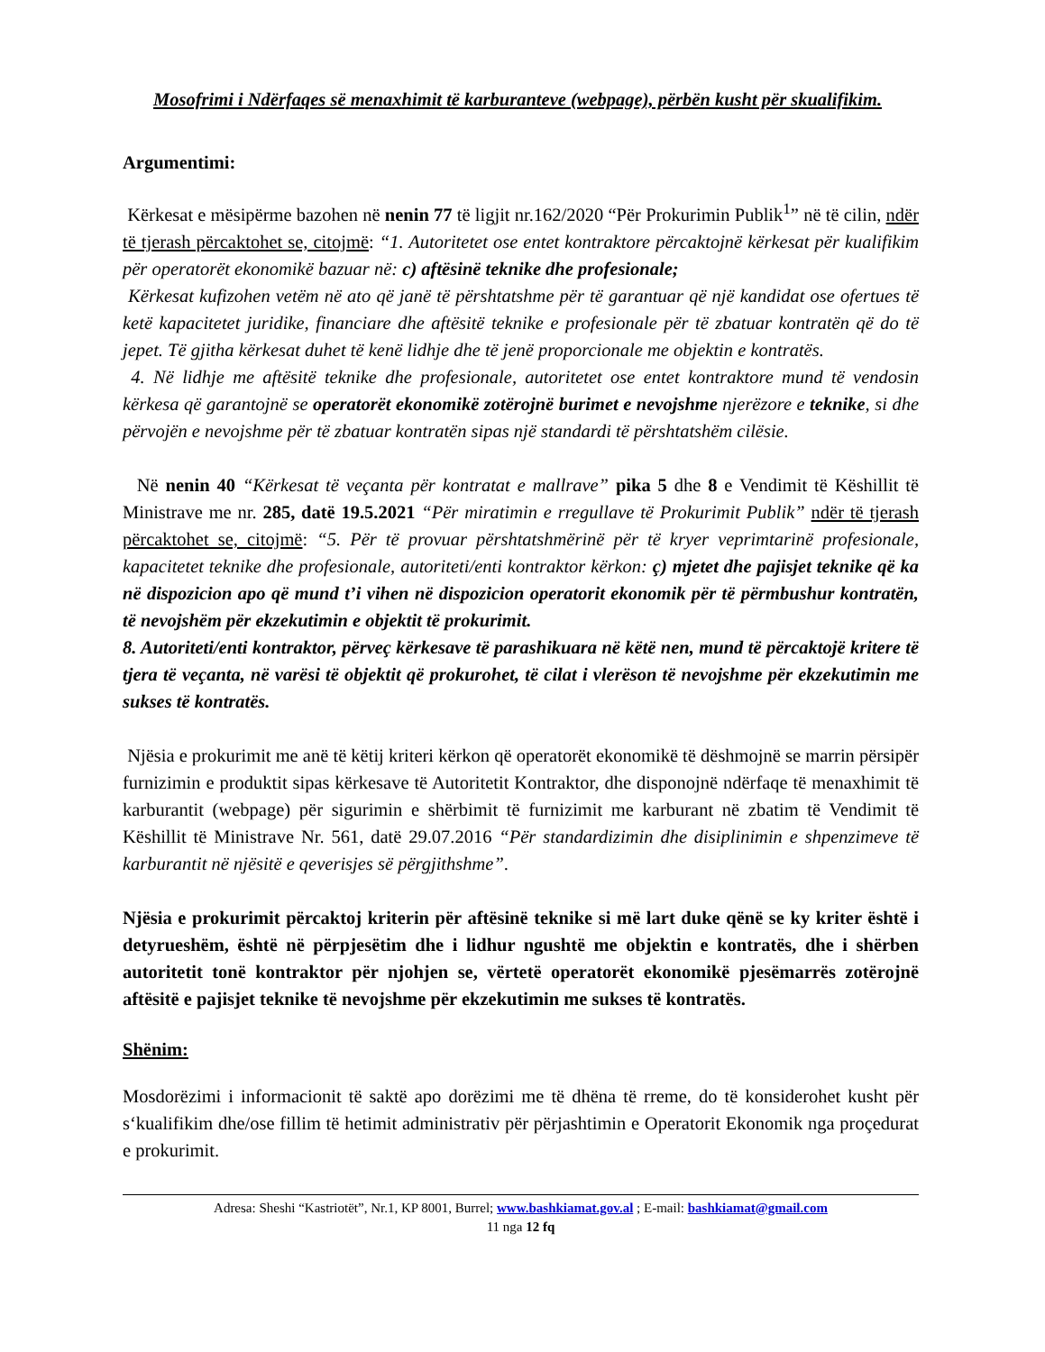Mosofrimi i Ndërfaqes së menaxhimit të karburanteve (webpage), përbën kusht për skualifikim.
Argumentimi:
Kërkesat e mësipërme bazohen në nenin 77 të ligjit nr.162/2020 “Për Prokurimin Publik<sup>1</sup>” në të cilin, ndër të tjerash përcaktohet se, citojmë: “1. Autoritetet ose entet kontraktore përcaktojnë kërkesat për kualifikim për operatorët ekonomikë bazuar në: c) aftësinë teknike dhe profesionale;
Kërkesat kufizohen vetëm në ato që janë të përshtatshme për të garantuar që një kandidat ose ofertues të ketë kapacitetet juridike, financiare dhe aftësitë teknike e profesionale për të zbatuar kontratën që do të jepet. Të gjitha kërkesat duhet të kenë lidhje dhe të jenë proporcionale me objektin e kontratës.
4. Në lidhje me aftësitë teknike dhe profesionale, autoritetet ose entet kontraktore mund të vendosin kërkesa që garantojnë se operatorët ekonomikë zotërojnë burimet e nevojshme njerëzore e teknike, si dhe përvojën e nevojshme për të zbatuar kontratën sipas një standardi të përshtatshëm cilësie.
Në nenin 40 “Kërkesat të veçanta për kontratat e mallrave” pika 5 dhe 8 e Vendimit të Këshillit të Ministrave me nr. 285, datë 19.5.2021 “Për miratimin e rregullave të Prokurimit Publik” ndër të tjerash përcaktohet se, citojmë: “5. Për të provuar përshtatshmërinë për të kryer veprimtarinë profesionale, kapacitetet teknike dhe profesionale, autoriteti/enti kontraktor kërkon: ç) mjetet dhe pajisjet teknike që ka në dispozicion apo që mund t’i vihen në dispozicion operatorit ekonomik për të përmbushur kontratën, të nevojshëm për ekzekutimin e objektit të prokurimit.
8. Autoriteti/enti kontraktor, përveç kërkesave të parashikuara në këtë nen, mund të përcaktojë kritere të tjera të veçanta, në varësi të objektit që prokurohet, të cilat i vlerëson të nevojshme për ekzekutimin me sukses të kontratës.
Njësia e prokurimit me anë të këtij kriteri kërkon që operatorët ekonomikë të dëshmojnë se marrin përsipër furnizimin e produktit sipas kërkesave të Autoritetit Kontraktor, dhe disponojnë ndërfaqe të menaxhimit të karburantit (webpage) për sigurimin e shërbimit të furnizimit me karburant në zbatim të Vendimit të Këshillit të Ministrave Nr. 561, datë 29.07.2016 “Për standardizimin dhe disiplinimin e shpenzimeve të karburantit në njësitë e qeverisjes së përgjithshme”.
Njësia e prokurimit përcaktoj kriterin për aftësinë teknike si më lart duke qënë se ky kriter është i detyrueshëm, është në përpjesëtim dhe i lidhur ngushtë me objektin e kontratës, dhe i shërben autoritetit tonë kontraktor për njohjen se, vërtetë operatorët ekonomikë pjesëmarrës zotërojnë aftësitë e pajisjet teknike të nevojshme për ekzekutimin me sukses të kontratës.
Shënim:
Mosdorëzimi i informacionit të saktë apo dorëzimi me të dhëna të rreme, do të konsiderohet kusht për s‘kualifikim dhe/ose fillim të hetimit administrativ për përjashtimin e Operatorit Ekonomik nga proçedurat e prokurimit.
Adresa: Sheshi “Kastriotët”, Nr.1, KP 8001, Burrel; www.bashkiamat.gov.al ; E-mail: bashkiamat@gmail.com
11 nga 12 fq